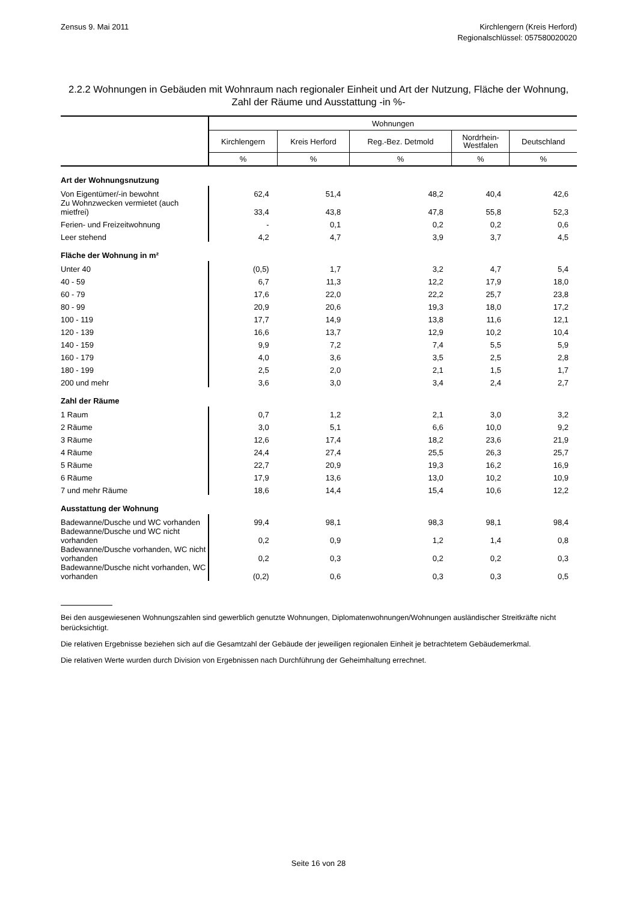Zensus 9. Mai 2011 Kirchlengern (Kreis Herford)
Regionalschlüssel: 057580020020
2.2.2 Wohnungen in Gebäuden mit Wohnraum nach regionaler Einheit und Art der Nutzung, Fläche der Wohnung, Zahl der Räume und Ausstattung -in %-
| | Wohnungen | | | | |
| --- | --- | --- | --- | --- | --- |
| | Kirchlengern | Kreis Herford | Reg.-Bez. Detmold | Nordrhein- Westfalen | Deutschland |
| | % | % | % | % | % |
| Art der Wohnungsnutzung | | | | | |
| Von Eigentümer/-in bewohnt | 62,4 | 51,4 | 48,2 | 40,4 | 42,6 |
| Zu Wohnzwecken vermietet (auch mietfrei) | 33,4 | 43,8 | 47,8 | 55,8 | 52,3 |
| Ferien- und Freizeitwohnung | - | 0,1 | 0,2 | 0,2 | 0,6 |
| Leer stehend | 4,2 | 4,7 | 3,9 | 3,7 | 4,5 |
| Fläche der Wohnung in m² | | | | | |
| Unter 40 | (0,5) | 1,7 | 3,2 | 4,7 | 5,4 |
| 40 - 59 | 6,7 | 11,3 | 12,2 | 17,9 | 18,0 |
| 60 - 79 | 17,6 | 22,0 | 22,2 | 25,7 | 23,8 |
| 80 - 99 | 20,9 | 20,6 | 19,3 | 18,0 | 17,2 |
| 100 - 119 | 17,7 | 14,9 | 13,8 | 11,6 | 12,1 |
| 120 - 139 | 16,6 | 13,7 | 12,9 | 10,2 | 10,4 |
| 140 - 159 | 9,9 | 7,2 | 7,4 | 5,5 | 5,9 |
| 160 - 179 | 4,0 | 3,6 | 3,5 | 2,5 | 2,8 |
| 180 - 199 | 2,5 | 2,0 | 2,1 | 1,5 | 1,7 |
| 200 und mehr | 3,6 | 3,0 | 3,4 | 2,4 | 2,7 |
| Zahl der Räume | | | | | |
| 1 Raum | 0,7 | 1,2 | 2,1 | 3,0 | 3,2 |
| 2 Räume | 3,0 | 5,1 | 6,6 | 10,0 | 9,2 |
| 3 Räume | 12,6 | 17,4 | 18,2 | 23,6 | 21,9 |
| 4 Räume | 24,4 | 27,4 | 25,5 | 26,3 | 25,7 |
| 5 Räume | 22,7 | 20,9 | 19,3 | 16,2 | 16,9 |
| 6 Räume | 17,9 | 13,6 | 13,0 | 10,2 | 10,9 |
| 7 und mehr Räume | 18,6 | 14,4 | 15,4 | 10,6 | 12,2 |
| Ausstattung der Wohnung | | | | | |
| Badewanne/Dusche und WC vorhanden | 99,4 | 98,1 | 98,3 | 98,1 | 98,4 |
| Badewanne/Dusche und WC nicht vorhanden | 0,2 | 0,9 | 1,2 | 1,4 | 0,8 |
| Badewanne/Dusche vorhanden, WC nicht vorhanden | 0,2 | 0,3 | 0,2 | 0,2 | 0,3 |
| Badewanne/Dusche nicht vorhanden, WC vorhanden | (0,2) | 0,6 | 0,3 | 0,3 | 0,5 |
Bei den ausgewiesenen Wohnungszahlen sind gewerblich genutzte Wohnungen, Diplomatenwohnungen/Wohnungen ausländischer Streitkräfte nicht berücksichtigt.
Die relativen Ergebnisse beziehen sich auf die Gesamtzahl der Gebäude der jeweiligen regionalen Einheit je betrachtetem Gebäudemerkmal.
Die relativen Werte wurden durch Division von Ergebnissen nach Durchführung der Geheimhaltung errechnet.
Seite 16 von 28